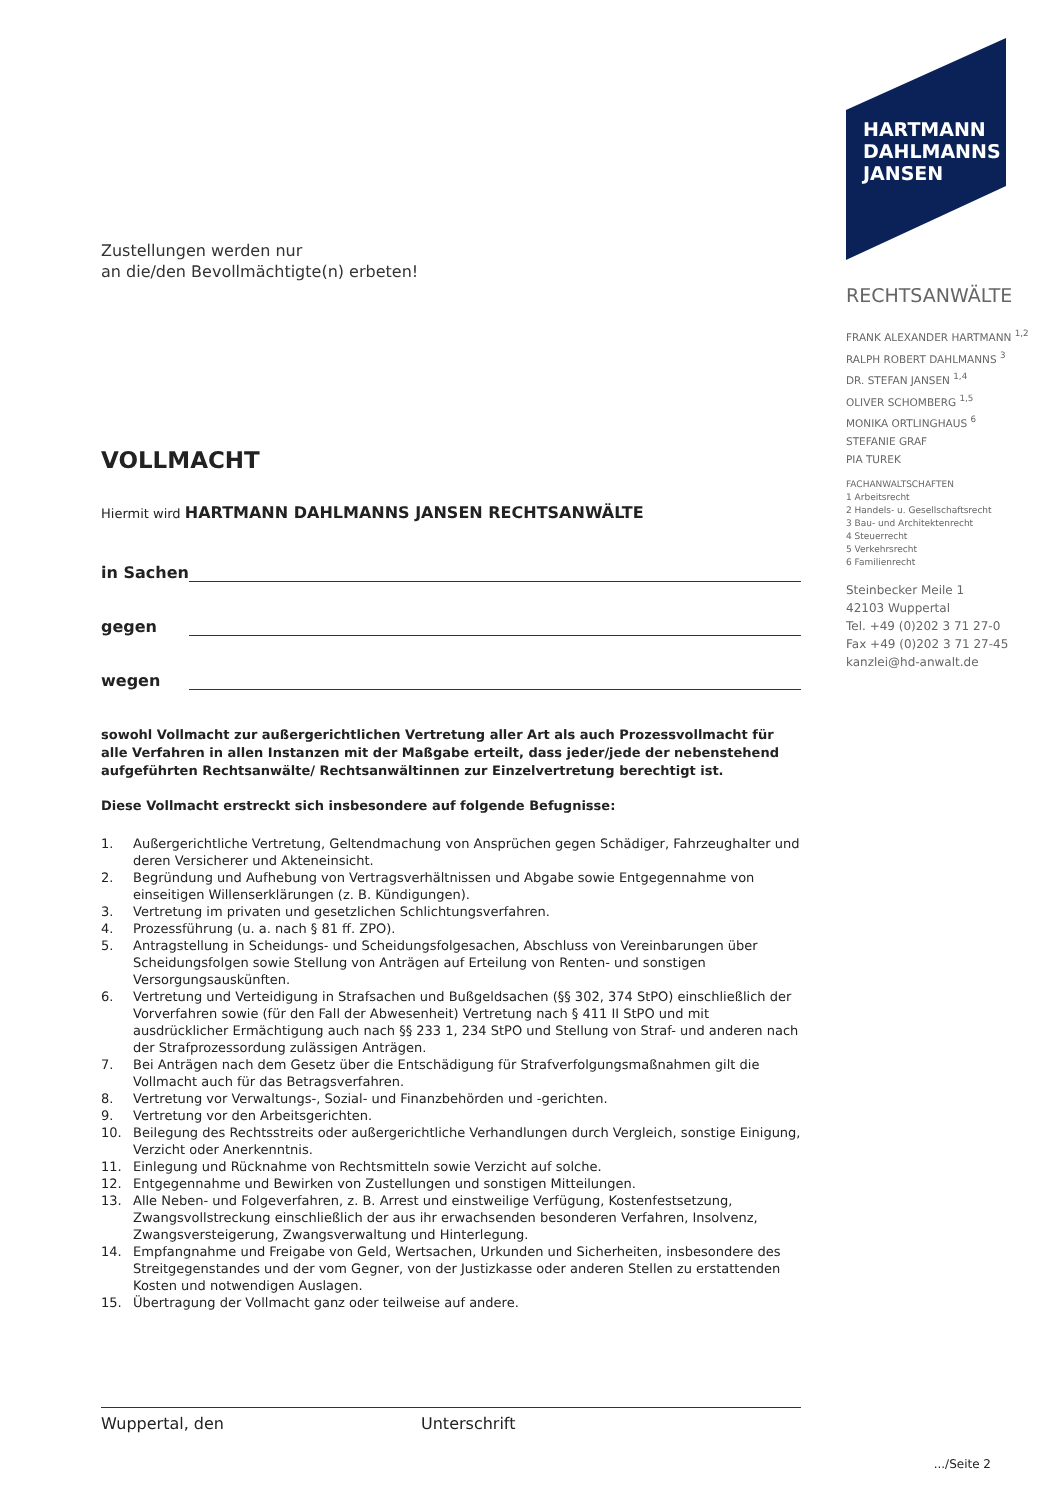Zustellungen werden nur
an die/den Bevollmächtigte(n) erbeten!
VOLLMACHT
Hiermit wird HARTMANN DAHLMANNS JANSEN RECHTSANWÄLTE
in Sachen
gegen
wegen
sowohl Vollmacht zur außergerichtlichen Vertretung aller Art als auch Prozessvollmacht für alle Verfahren in allen Instanzen mit der Maßgabe erteilt, dass jeder/jede der nebenstehend aufgeführten Rechtsanwälte/ Rechtsanwältinnen zur Einzelvertretung berechtigt ist.
Diese Vollmacht erstreckt sich insbesondere auf folgende Befugnisse:
1. Außergerichtliche Vertretung, Geltendmachung von Ansprüchen gegen Schädiger, Fahrzeughalter und deren Versicherer und Akteneinsicht.
2. Begründung und Aufhebung von Vertragsverhältnissen und Abgabe sowie Entgegennahme von einseitigen Willenserklärungen (z. B. Kündigungen).
3. Vertretung im privaten und gesetzlichen Schlichtungsverfahren.
4. Prozessführung (u. a. nach § 81 ff. ZPO).
5. Antragstellung in Scheidungs- und Scheidungsfolgesachen, Abschluss von Vereinbarungen über Scheidungsfolgen sowie Stellung von Anträgen auf Erteilung von Renten- und sonstigen Versorgungsauskünften.
6. Vertretung und Verteidigung in Strafsachen und Bußgeldsachen (§§ 302, 374 StPO) einschließlich der Vorverfahren sowie (für den Fall der Abwesenheit) Vertretung nach § 411 II StPO und mit ausdrücklicher Ermächtigung auch nach §§ 233 1, 234 StPO und Stellung von Straf- und anderen nach der Strafprozessordung zulässigen Anträgen.
7. Bei Anträgen nach dem Gesetz über die Entschädigung für Strafverfolgungsmaßnahmen gilt die Vollmacht auch für das Betragsverfahren.
8. Vertretung vor Verwaltungs-, Sozial- und Finanzbehörden und -gerichten.
9. Vertretung vor den Arbeitsgerichten.
10. Beilegung des Rechtsstreits oder außergerichtliche Verhandlungen durch Vergleich, sonstige Einigung, Verzicht oder Anerkenntnis.
11. Einlegung und Rücknahme von Rechtsmitteln sowie Verzicht auf solche.
12. Entgegennahme und Bewirken von Zustellungen und sonstigen Mitteilungen.
13. Alle Neben- und Folgeverfahren, z. B. Arrest und einstweilige Verfügung, Kostenfestsetzung, Zwangsvollstreckung einschließlich der aus ihr erwachsenden besonderen Verfahren, Insolvenz, Zwangsversteigerung, Zwangsverwaltung und Hinterlegung.
14. Empfangnahme und Freigabe von Geld, Wertsachen, Urkunden und Sicherheiten, insbesondere des Streitgegenstandes und der vom Gegner, von der Justizkasse oder anderen Stellen zu erstattenden Kosten und notwendigen Auslagen.
15. Übertragung der Vollmacht ganz oder teilweise auf andere.
Wuppertal, den Unterschrift
.../Seite 2
HARTMANN
DAHLMANNS
JANSEN
RECHTSANWÄLTE
FRANK ALEXANDER HARTMANN <sup>1,2</sup>
RALPH ROBERT DAHLMANNS <sup>3</sup>
DR. STEFAN JANSEN <sup>1,4</sup>
OLIVER SCHOMBERG <sup>1,5</sup>
MONIKA ORTLINGHAUS <sup>6</sup>
STEFANIE GRAF
PIA TUREK
FACHANWALTSCHAFTEN
1 Arbeitsrecht
2 Handels- u. Gesellschaftsrecht
3 Bau- und Architektenrecht
4 Steuerrecht
5 Verkehrsrecht
6 Familienrecht
Steinbecker Meile 1
42103 Wuppertal
Tel. +49 (0)202 3 71 27-0
Fax +49 (0)202 3 71 27-45
kanzlei@hd-anwalt.de